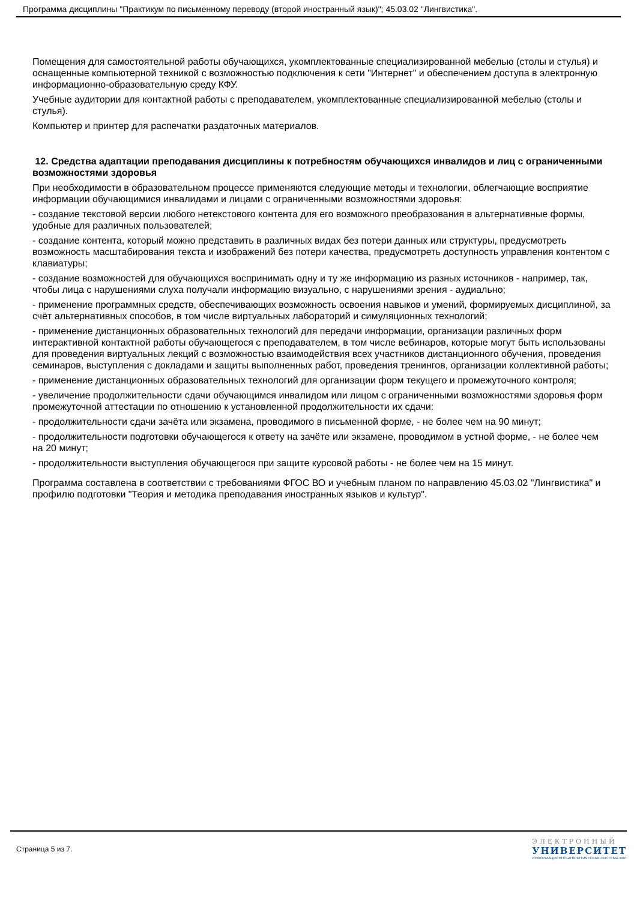Программа дисциплины "Практикум по письменному переводу (второй иностранный язык)"; 45.03.02 "Лингвистика".
Помещения для самостоятельной работы обучающихся, укомплектованные специализированной мебелью (столы и стулья) и оснащенные компьютерной техникой с возможностью подключения к сети "Интернет" и обеспечением доступа в электронную информационно-образовательную среду КФУ.
Учебные аудитории для контактной работы с преподавателем, укомплектованные специализированной мебелью (столы и стулья).
Компьютер и принтер для распечатки раздаточных материалов.
12. Средства адаптации преподавания дисциплины к потребностям обучающихся инвалидов и лиц с ограниченными возможностями здоровья
При необходимости в образовательном процессе применяются следующие методы и технологии, облегчающие восприятие информации обучающимися инвалидами и лицами с ограниченными возможностями здоровья:
- создание текстовой версии любого нетекстового контента для его возможного преобразования в альтернативные формы, удобные для различных пользователей;
- создание контента, который можно представить в различных видах без потери данных или структуры, предусмотреть возможность масштабирования текста и изображений без потери качества, предусмотреть доступность управления контентом с клавиатуры;
- создание возможностей для обучающихся воспринимать одну и ту же информацию из разных источников - например, так, чтобы лица с нарушениями слуха получали информацию визуально, с нарушениями зрения - аудиально;
- применение программных средств, обеспечивающих возможность освоения навыков и умений, формируемых дисциплиной, за счёт альтернативных способов, в том числе виртуальных лабораторий и симуляционных технологий;
- применение дистанционных образовательных технологий для передачи информации, организации различных форм интерактивной контактной работы обучающегося с преподавателем, в том числе вебинаров, которые могут быть использованы для проведения виртуальных лекций с возможностью взаимодействия всех участников дистанционного обучения, проведения семинаров, выступления с докладами и защиты выполненных работ, проведения тренингов, организации коллективной работы;
- применение дистанционных образовательных технологий для организации форм текущего и промежуточного контроля;
- увеличение продолжительности сдачи обучающимся инвалидом или лицом с ограниченными возможностями здоровья форм промежуточной аттестации по отношению к установленной продолжительности их сдачи:
- продолжительности сдачи зачёта или экзамена, проводимого в письменной форме, - не более чем на 90 минут;
- продолжительности подготовки обучающегося к ответу на зачёте или экзамене, проводимом в устной форме, - не более чем на 20 минут;
- продолжительности выступления обучающегося при защите курсовой работы - не более чем на 15 минут.
Программа составлена в соответствии с требованиями ФГОС ВО и учебным планом по направлению 45.03.02 "Лингвистика" и профилю подготовки "Теория и методика преподавания иностранных языков и культур".
Страница 5 из 7.
ЭЛЕКТРОННЫЙ
УНИВЕРСИТЕТ
ИНФОРМАЦИОННО-АНАЛИТИЧЕСКАЯ СИСТЕМА КФУ